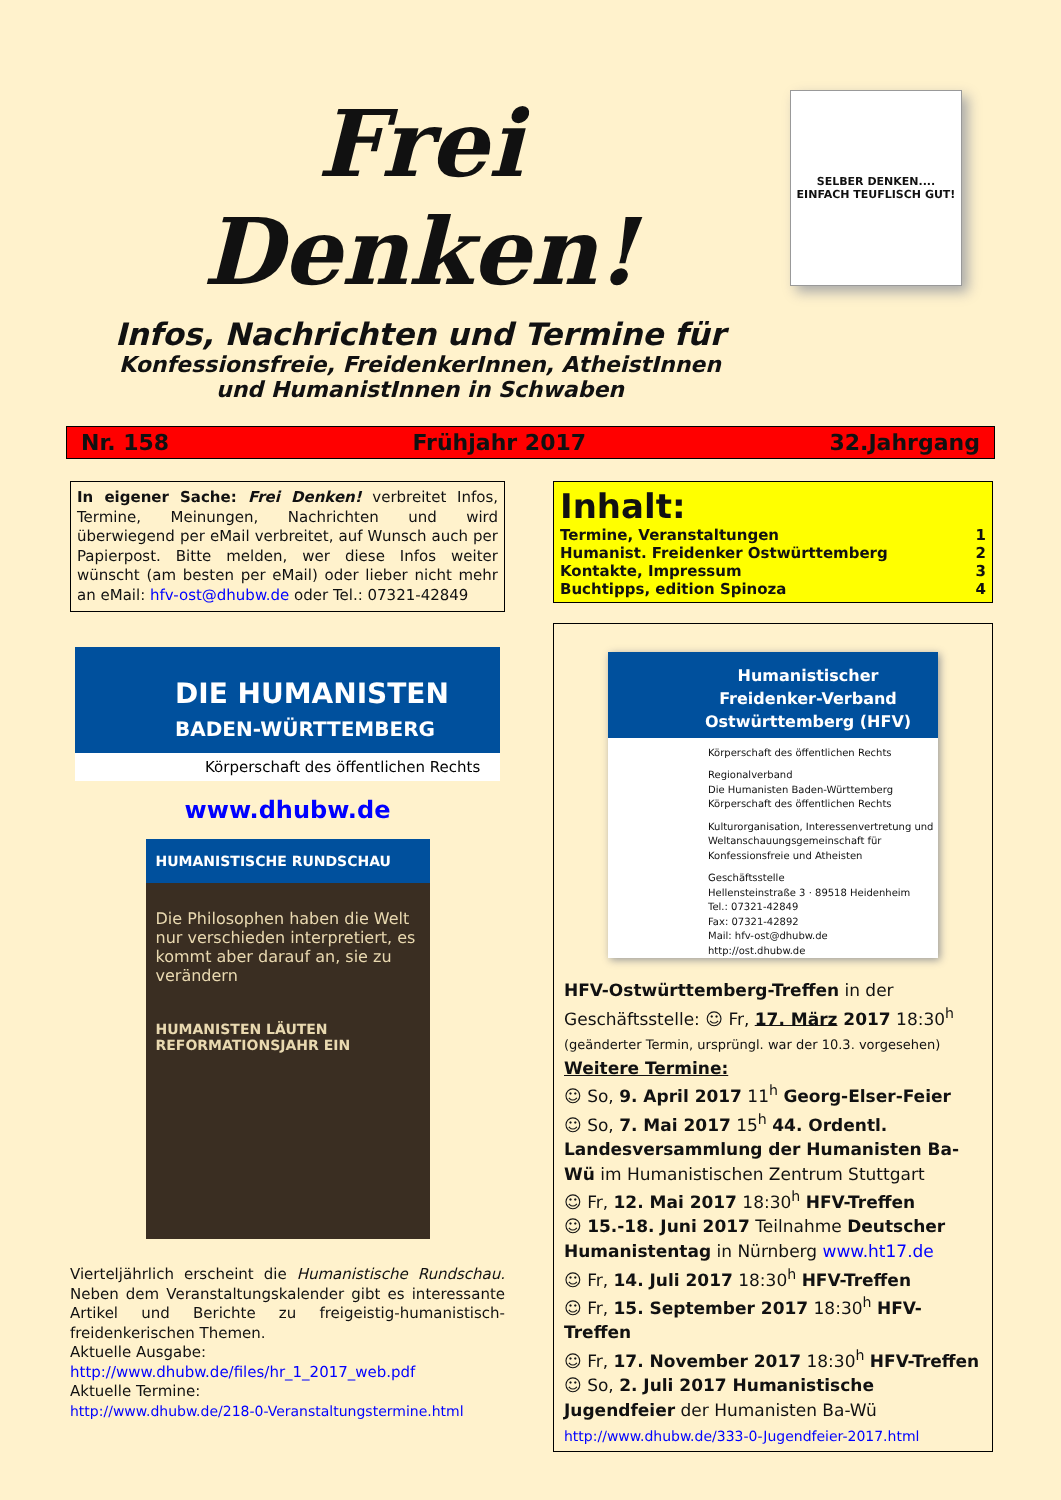Frei Denken!
Infos, Nachrichten und Termine für
Konfessionsfreie, FreidenkerInnen, AtheistInnen
und HumanistInnen in Schwaben
SELBER DENKEN....
EINFACH TEUFLISCH GUT!
Nr. 158 Frühjahr 2017 32.Jahrgang
In eigener Sache: Frei Denken! verbreitet Infos, Termine, Meinungen, Nachrichten und wird überwiegend per eMail verbreitet, auf Wunsch auch per Papierpost. Bitte melden, wer diese Infos weiter wünscht (am besten per eMail) oder lieber nicht mehr an eMail: hfv-ost@dhubw.de oder Tel.: 07321-42849
DIE HUMANISTEN
BADEN-WÜRTTEMBERG
Körperschaft des öffentlichen Rechts
www.dhubw.de
HUMANISTISCHE RUNDSCHAU
Die Philosophen haben die Welt nur verschieden interpretiert, es kommt aber darauf an, sie zu verändern
HUMANISTEN LÄUTEN REFORMATIONSJAHR EIN
Vierteljährlich erscheint die Humanistische Rundschau. Neben dem Veranstaltungskalender gibt es interessante Artikel und Berichte zu freigeistig-humanistisch-freidenkerischen Themen.
Aktuelle Ausgabe:
http://www.dhubw.de/files/hr_1_2017_web.pdf
Aktuelle Termine:
http://www.dhubw.de/218-0-Veranstaltungstermine.html
Inhalt:
| Termine, Veranstaltungen | 1 |
| Humanist. Freidenker Ostwürttemberg | 2 |
| Kontakte, Impressum | 3 |
| Buchtipps, edition Spinoza | 4 |
Humanistischer Freidenker-Verband Ostwürttemberg (HFV)
Körperschaft des öffentlichen Rechts
Regionalverband
Die Humanisten Baden-Württemberg
Körperschaft des öffentlichen Rechts
Kulturorganisation, Interessenvertretung und Weltanschauungsgemeinschaft für Konfessionsfreie und Atheisten
Geschäftsstelle
Hellensteinstraße 3 · 89518 Heidenheim
Tel.: 07321-42849
Fax: 07321-42892
Mail: hfv-ost@dhubw.de
http://ost.dhubw.de
HFV-Ostwürttemberg-Treffen in der Geschäftsstelle: ☺ Fr, 17. März 2017 18:30<sup>h</sup>
(geänderter Termin, ursprüngl. war der 10.3. vorgesehen)
Weitere Termine:
☺ So, 9. April 2017 11<sup>h</sup> Georg-Elser-Feier
☺ So, 7. Mai 2017 15<sup>h</sup> 44. Ordentl. Landesversammlung der Humanisten Ba-Wü im Humanistischen Zentrum Stuttgart
☺ Fr, 12. Mai 2017 18:30<sup>h</sup> HFV-Treffen
☺ 15.-18. Juni 2017 Teilnahme Deutscher Humanistentag in Nürnberg www.ht17.de
☺ Fr, 14. Juli 2017 18:30<sup>h</sup> HFV-Treffen
☺ Fr, 15. September 2017 18:30<sup>h</sup> HFV-Treffen
☺ Fr, 17. November 2017 18:30<sup>h</sup> HFV-Treffen
☺ So, 2. Juli 2017 Humanistische Jugendfeier der Humanisten Ba-Wü
http://www.dhubw.de/333-0-Jugendfeier-2017.html